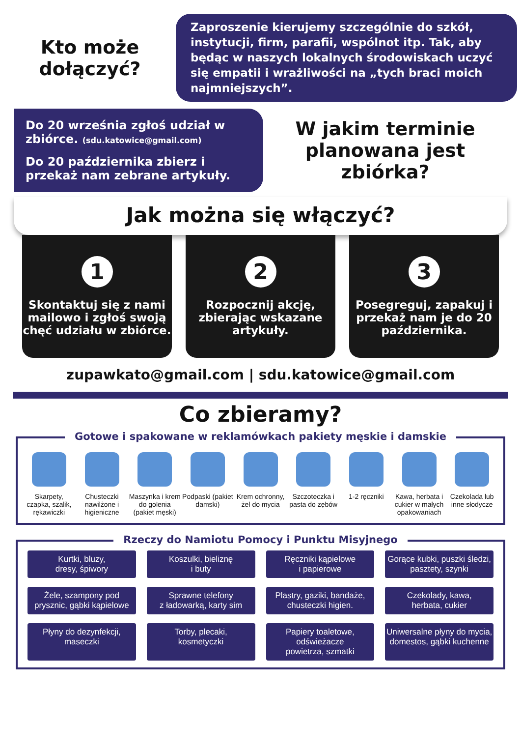Kto może dołączyć?
Zaproszenie kierujemy szczególnie do szkół, instytucji, firm, parafii, wspólnot itp. Tak, aby będąc w naszych lokalnych środowiskach uczyć się empatii i wrażliwości na „tych braci moich najmniejszych”.
Do 20 września zgłoś udział w zbiórce. (sdu.katowice@gmail.com)
Do 20 października zbierz i przekaż nam zebrane artykuły.
W jakim terminie planowana jest zbiórka?
Jak można się włączyć?
1
Skontaktuj się z nami mailowo i zgłoś swoją chęć udziału w zbiórce.
2
Rozpocznij akcję, zbierając wskazane artykuły.
3
Posegreguj, zapakuj i przekaż nam je do 20 października.
zupawkato@gmail.com | sdu.katowice@gmail.com
Co zbieramy?
Gotowe i spakowane w reklamówkach pakiety męskie i damskie
Skarpety, czapka, szalik, rękawiczki
Chusteczki nawilżone i higieniczne
Maszynka i krem do golenia (pakiet męski)
Podpaski (pakiet damski) Krem ochronny, żel do mycia Szczoteczka i pasta do zębów 1-2 ręczniki Kawa, herbata i cukier w małych opakowaniach
Czekolada lub inne słodycze
Rzeczy do Namiotu Pomocy i Punktu Misyjnego
Kurtki, bluzy,
dresy, śpiwory
Koszulki, bieliznę
i buty
Ręczniki kąpielowe
i papierowe
Gorące kubki, puszki śledzi,
pasztety, szynki
Żele, szampony pod
prysznic, gąbki kąpielowe
Sprawne telefony
z ładowarką, karty sim
Plastry, gaziki, bandaże,
chusteczki higien.
Czekolady, kawa,
herbata, cukier
Płyny do dezynfekcji,
maseczki
Torby, plecaki,
kosmetyczki
Papiery toaletowe, odświeżacze
powietrza, szmatki
Uniwersalne płyny do mycia,
domestos, gąbki kuchenne